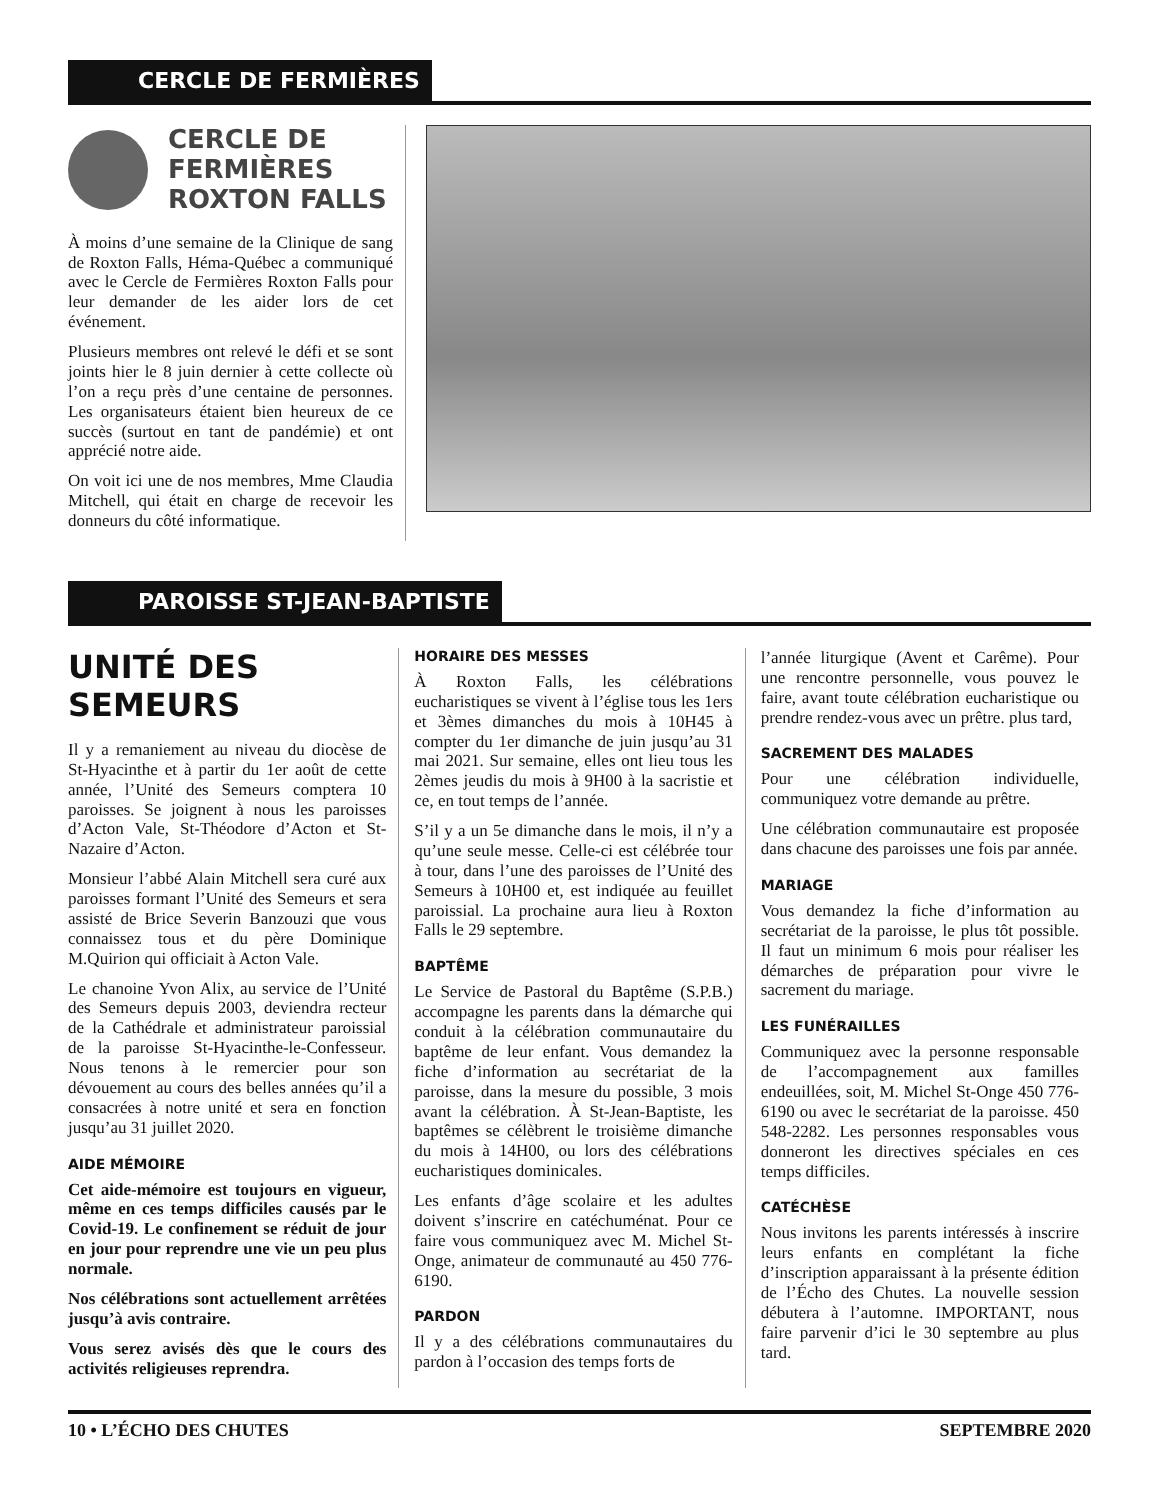CERCLE DE FERMIÈRES
CERCLE DE FERMIÈRES ROXTON FALLS
À moins d’une semaine de la Clinique de sang de Roxton Falls, Héma-Québec a communiqué avec le Cercle de Fermières Roxton Falls pour leur demander de les aider lors de cet événement.
Plusieurs membres ont relevé le défi et se sont joints hier le 8 juin dernier à cette collecte où l’on a reçu près d’une centaine de personnes. Les organisateurs étaient bien heureux de ce succès (surtout en tant de pandémie) et ont apprécié notre aide.
On voit ici une de nos membres, Mme Claudia Mitchell, qui était en charge de recevoir les donneurs du côté informatique.
PAROISSE ST-JEAN-BAPTISTE
UNITÉ DES SEMEURS
Il y a remaniement au niveau du diocèse de St-Hyacinthe et à partir du 1er août de cette année, l’Unité des Semeurs comptera 10 paroisses. Se joignent à nous les paroisses d’Acton Vale, St-Théodore d’Acton et St-Nazaire d’Acton.
Monsieur l’abbé Alain Mitchell sera curé aux paroisses formant l’Unité des Semeurs et sera assisté de Brice Severin Banzouzi que vous connaissez tous et du père Dominique M.Quirion qui officiait à Acton Vale.
Le chanoine Yvon Alix, au service de l’Unité des Semeurs depuis 2003, deviendra recteur de la Cathédrale et administrateur paroissial de la paroisse St-Hyacinthe-le-Confesseur. Nous tenons à le remercier pour son dévouement au cours des belles années qu’il a consacrées à notre unité et sera en fonction jusqu’au 31 juillet 2020.
AIDE MÉMOIRE
Cet aide-mémoire est toujours en vigueur, même en ces temps difficiles causés par le Covid-19. Le confinement se réduit de jour en jour pour reprendre une vie un peu plus normale.
Nos célébrations sont actuellement arrêtées jusqu’à avis contraire.
Vous serez avisés dès que le cours des activités religieuses reprendra.
HORAIRE DES MESSES
À Roxton Falls, les célébrations eucharistiques se vivent à l’église tous les 1ers et 3èmes dimanches du mois à 10H45 à compter du 1er dimanche de juin jusqu’au 31 mai 2021. Sur semaine, elles ont lieu tous les 2èmes jeudis du mois à 9H00 à la sacristie et ce, en tout temps de l’année.
S’il y a un 5e dimanche dans le mois, il n’y a qu’une seule messe. Celle-ci est célébrée tour à tour, dans l’une des paroisses de l’Unité des Semeurs à 10H00 et, est indiquée au feuillet paroissial. La prochaine aura lieu à Roxton Falls le 29 septembre.
BAPTÊME
Le Service de Pastoral du Baptême (S.P.B.) accompagne les parents dans la démarche qui conduit à la célébration communautaire du baptême de leur enfant. Vous demandez la fiche d’information au secrétariat de la paroisse, dans la mesure du possible, 3 mois avant la célébration. À St-Jean-Baptiste, les baptêmes se célèbrent le troisième dimanche du mois à 14H00, ou lors des célébrations eucharistiques dominicales.
Les enfants d’âge scolaire et les adultes doivent s’inscrire en catéchuménat. Pour ce faire vous communiquez avec M. Michel St-Onge, animateur de communauté au 450 776-6190.
PARDON
Il y a des célébrations communautaires du pardon à l’occasion des temps forts de
l’année liturgique (Avent et Carême). Pour une rencontre personnelle, vous pouvez le faire, avant toute célébration eucharistique ou prendre rendez-vous avec un prêtre. plus tard,
SACREMENT DES MALADES
Pour une célébration individuelle, communiquez votre demande au prêtre.
Une célébration communautaire est proposée dans chacune des paroisses une fois par année.
MARIAGE
Vous demandez la fiche d’information au secrétariat de la paroisse, le plus tôt possible. Il faut un minimum 6 mois pour réaliser les démarches de préparation pour vivre le sacrement du mariage.
LES FUNÉRAILLES
Communiquez avec la personne responsable de l’accompagnement aux familles endeuillées, soit, M. Michel St-Onge 450 776-6190 ou avec le secrétariat de la paroisse. 450 548-2282. Les personnes responsables vous donneront les directives spéciales en ces temps difficiles.
CATÉCHÈSE
Nous invitons les parents intéressés à inscrire leurs enfants en complétant la fiche d’inscription apparaissant à la présente édition de l’Écho des Chutes. La nouvelle session débutera à l’automne. IMPORTANT, nous faire parvenir d’ici le 30 septembre au plus tard.
10 • L’ÉCHO DES CHUTES SEPTEMBRE 2020